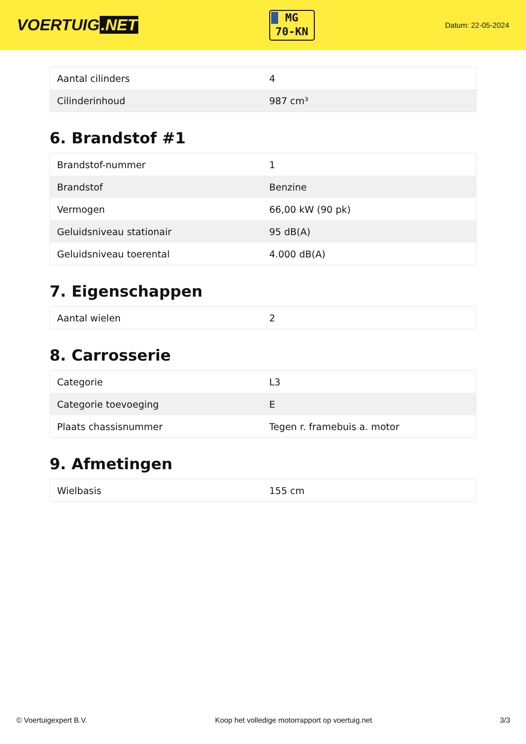VOERTUIG.NET
MG
70-KN
Datum: 22-05-2024
| Aantal cilinders | 4 |
| Cilinderinhoud | 987 cm³ |
6. Brandstof #1
| Brandstof-nummer | 1 |
| Brandstof | Benzine |
| Vermogen | 66,00 kW (90 pk) |
| Geluidsniveau stationair | 95 dB(A) |
| Geluidsniveau toerental | 4.000 dB(A) |
7. Eigenschappen
| Aantal wielen | 2 |
8. Carrosserie
| Categorie | L3 |
| Categorie toevoeging | E |
| Plaats chassisnummer | Tegen r. framebuis a. motor |
9. Afmetingen
| Wielbasis | 155 cm |
© Voertuigexpert B.V. Koop het volledige motorrapport op voertuig.net 3/3